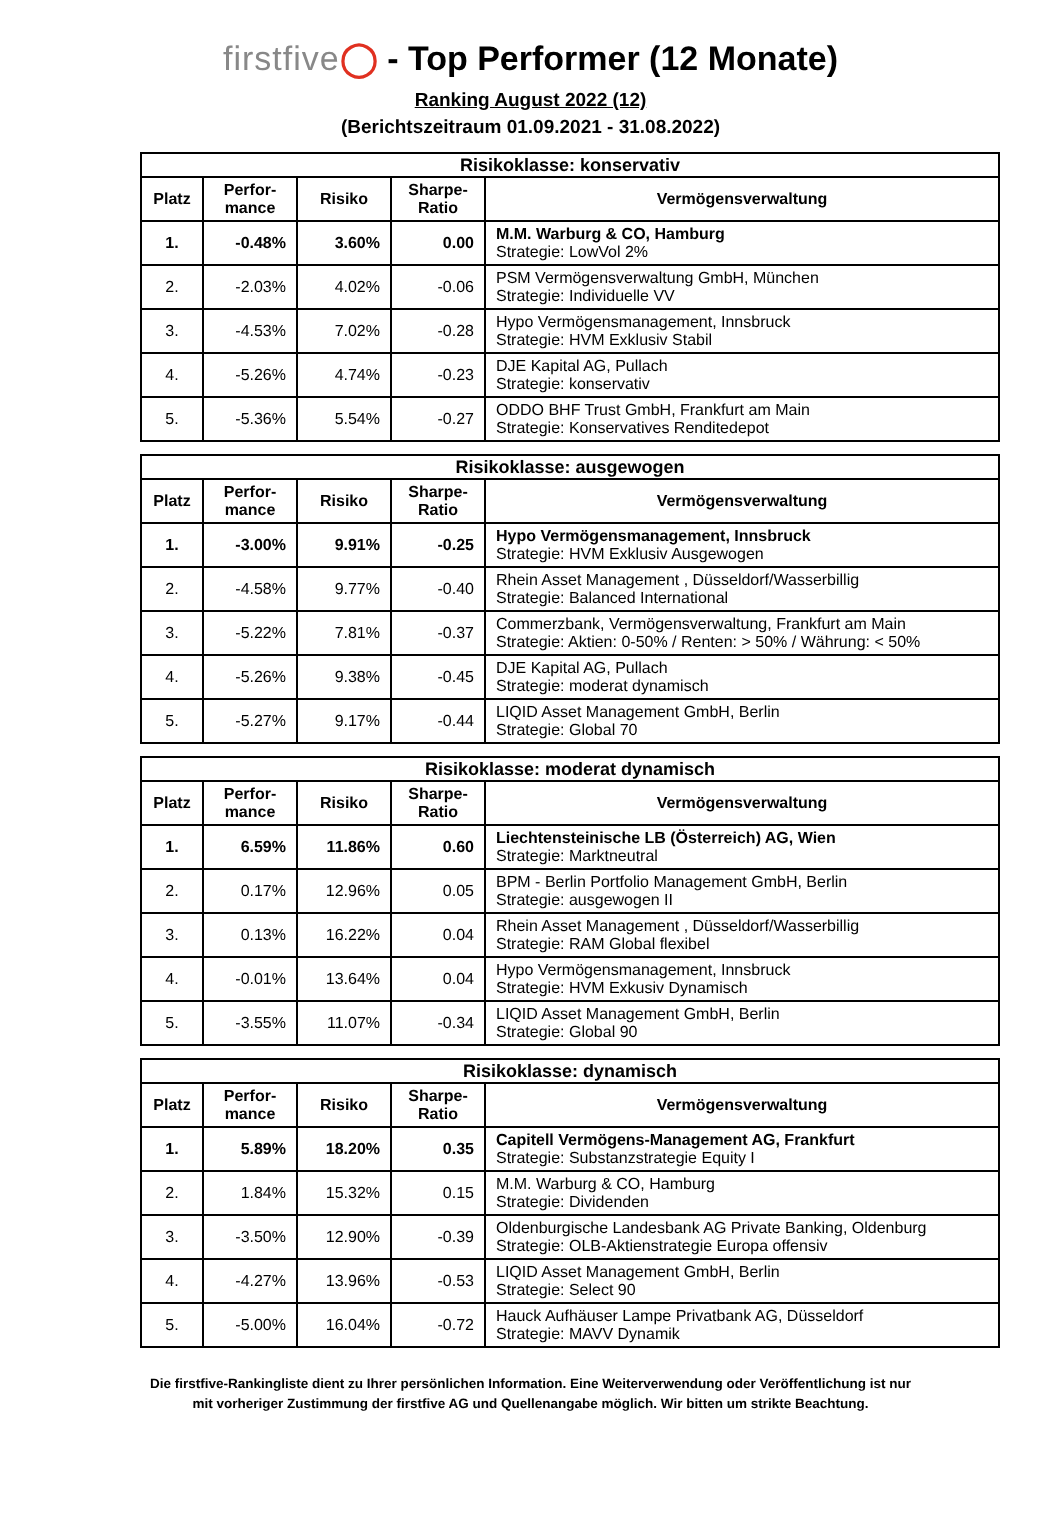firstfive◯ - Top Performer (12 Monate)
Ranking August 2022 (12)
(Berichtszeitraum 01.09.2021 - 31.08.2022)
| Risikoklasse: konservativ | | | | |
| --- | --- | --- | --- | --- |
| Platz | Perfor- mance | Risiko | Sharpe- Ratio | Vermögensverwaltung |
| 1. | -0.48% | 3.60% | 0.00 | M.M. Warburg & CO, Hamburg Strategie: LowVol 2% |
| 2. | -2.03% | 4.02% | -0.06 | PSM Vermögensverwaltung GmbH, München Strategie: Individuelle VV |
| 3. | -4.53% | 7.02% | -0.28 | Hypo Vermögensmanagement, Innsbruck Strategie: HVM Exklusiv Stabil |
| 4. | -5.26% | 4.74% | -0.23 | DJE Kapital AG, Pullach Strategie: konservativ |
| 5. | -5.36% | 5.54% | -0.27 | ODDO BHF Trust GmbH, Frankfurt am Main Strategie: Konservatives Renditedepot |
| Risikoklasse: ausgewogen | | | | |
| --- | --- | --- | --- | --- |
| Platz | Perfor- mance | Risiko | Sharpe- Ratio | Vermögensverwaltung |
| 1. | -3.00% | 9.91% | -0.25 | Hypo Vermögensmanagement, Innsbruck Strategie: HVM Exklusiv Ausgewogen |
| 2. | -4.58% | 9.77% | -0.40 | Rhein Asset Management , Düsseldorf/Wasserbillig Strategie: Balanced International |
| 3. | -5.22% | 7.81% | -0.37 | Commerzbank, Vermögensverwaltung, Frankfurt am Main Strategie: Aktien: 0-50% / Renten: > 50% / Währung: < 50% |
| 4. | -5.26% | 9.38% | -0.45 | DJE Kapital AG, Pullach Strategie: moderat dynamisch |
| 5. | -5.27% | 9.17% | -0.44 | LIQID Asset Management GmbH, Berlin Strategie: Global 70 |
| Risikoklasse: moderat dynamisch | | | | |
| --- | --- | --- | --- | --- |
| Platz | Perfor- mance | Risiko | Sharpe- Ratio | Vermögensverwaltung |
| 1. | 6.59% | 11.86% | 0.60 | Liechtensteinische LB (Österreich) AG, Wien Strategie: Marktneutral |
| 2. | 0.17% | 12.96% | 0.05 | BPM - Berlin Portfolio Management GmbH, Berlin Strategie: ausgewogen II |
| 3. | 0.13% | 16.22% | 0.04 | Rhein Asset Management , Düsseldorf/Wasserbillig Strategie: RAM Global flexibel |
| 4. | -0.01% | 13.64% | 0.04 | Hypo Vermögensmanagement, Innsbruck Strategie: HVM Exkusiv Dynamisch |
| 5. | -3.55% | 11.07% | -0.34 | LIQID Asset Management GmbH, Berlin Strategie: Global 90 |
| Risikoklasse: dynamisch | | | | |
| --- | --- | --- | --- | --- |
| Platz | Perfor- mance | Risiko | Sharpe- Ratio | Vermögensverwaltung |
| 1. | 5.89% | 18.20% | 0.35 | Capitell Vermögens-Management AG, Frankfurt Strategie: Substanzstrategie Equity I |
| 2. | 1.84% | 15.32% | 0.15 | M.M. Warburg & CO, Hamburg Strategie: Dividenden |
| 3. | -3.50% | 12.90% | -0.39 | Oldenburgische Landesbank AG Private Banking, Oldenburg Strategie: OLB-Aktienstrategie Europa offensiv |
| 4. | -4.27% | 13.96% | -0.53 | LIQID Asset Management GmbH, Berlin Strategie: Select 90 |
| 5. | -5.00% | 16.04% | -0.72 | Hauck Aufhäuser Lampe Privatbank AG, Düsseldorf Strategie: MAVV Dynamik |
Die firstfive-Rankingliste dient zu Ihrer persönlichen Information. Eine Weiterverwendung oder Veröffentlichung ist nur
mit vorheriger Zustimmung der firstfive AG und Quellenangabe möglich. Wir bitten um strikte Beachtung.